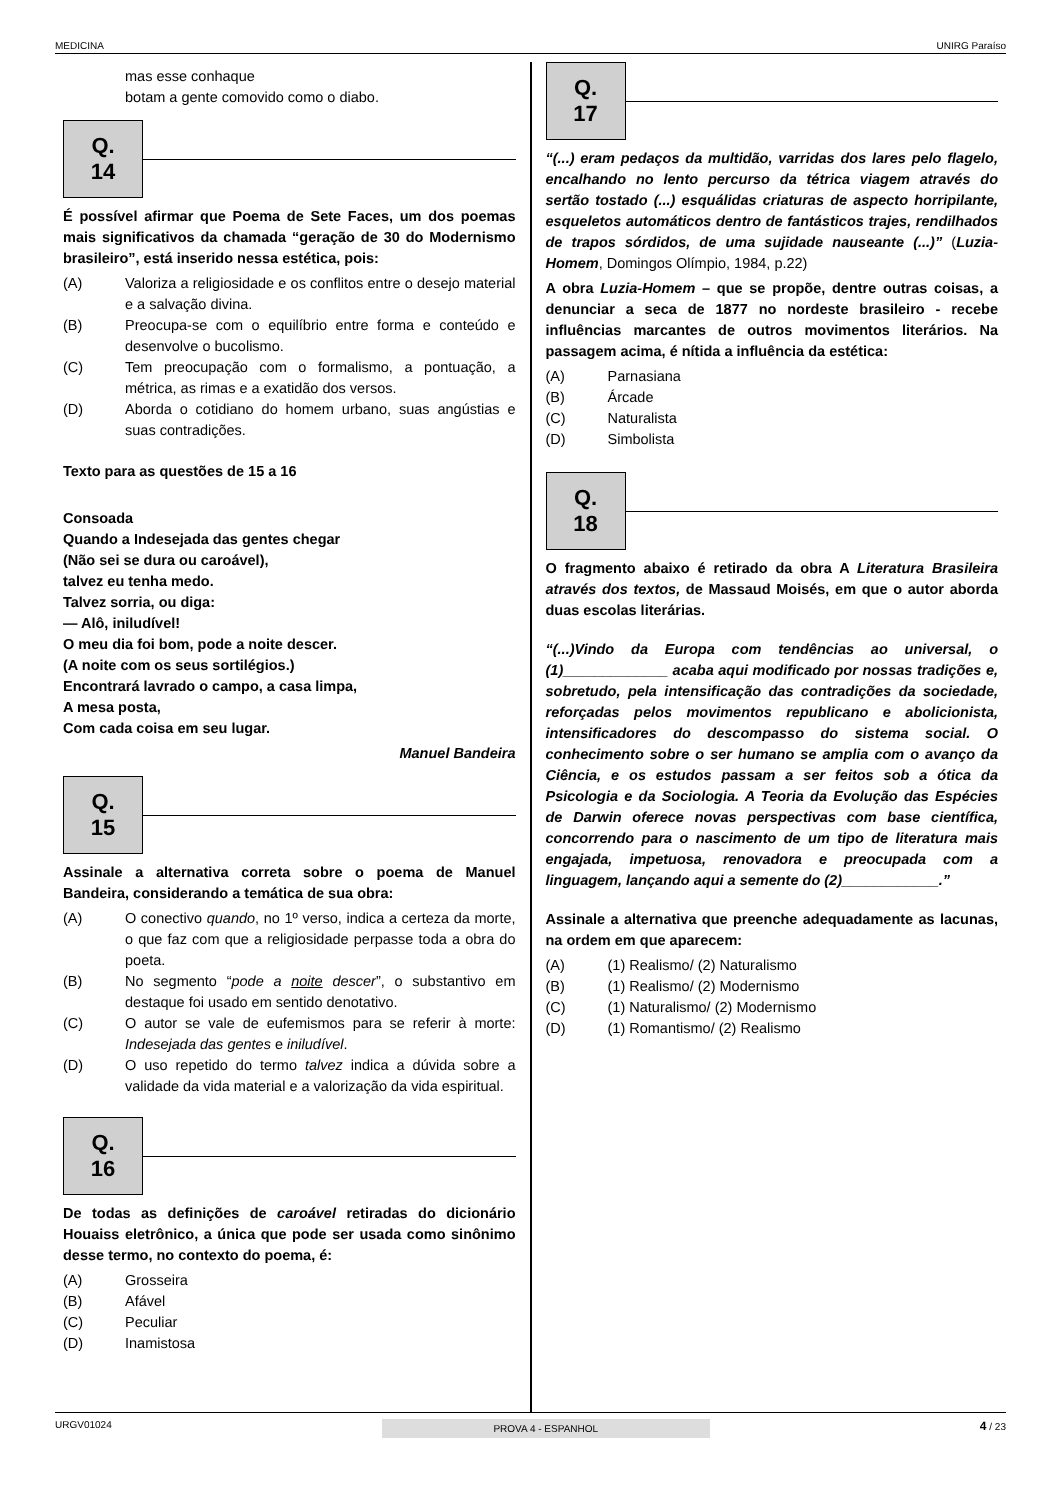MEDICINA UNIRG Paraíso
mas esse conhaque
botam a gente comovido como o diabo.
Q. 14
É possível afirmar que Poema de Sete Faces, um dos poemas mais significativos da chamada “geração de 30 do Modernismo brasileiro”, está inserido nessa estética, pois:
(A) Valoriza a religiosidade e os conflitos entre o desejo material e a salvação divina.
(B) Preocupa-se com o equilíbrio entre forma e conteúdo e desenvolve o bucolismo.
(C) Tem preocupação com o formalismo, a pontuação, a métrica, as rimas e a exatidão dos versos.
(D) Aborda o cotidiano do homem urbano, suas angústias e suas contradições.
Texto para as questões de 15 a 16
Consoada
Quando a Indesejada das gentes chegar
(Não sei se dura ou caroável),
talvez eu tenha medo.
Talvez sorria, ou diga:
— Alô, iniludível!
O meu dia foi bom, pode a noite descer.
(A noite com os seus sortilégios.)
Encontrará lavrado o campo, a casa limpa,
A mesa posta,
Com cada coisa em seu lugar.
Manuel Bandeira
Q. 15
Assinale a alternativa correta sobre o poema de Manuel Bandeira, considerando a temática de sua obra:
(A) O conectivo quando, no 1º verso, indica a certeza da morte, o que faz com que a religiosidade perpasse toda a obra do poeta.
(B) No segmento “pode a noite descer”, o substantivo em destaque foi usado em sentido denotativo.
(C) O autor se vale de eufemismos para se referir à morte: Indesejada das gentes e iniludível.
(D) O uso repetido do termo talvez indica a dúvida sobre a validade da vida material e a valorização da vida espiritual.
Q. 16
De todas as definições de caroável retiradas do dicionário Houaiss eletrônico, a única que pode ser usada como sinônimo desse termo, no contexto do poema, é:
(A) Grosseira
(B) Afável
(C) Peculiar
(D) Inamistosa
Q. 17
“(...) eram pedaços da multidão, varridas dos lares pelo flagelo, encalhando no lento percurso da tétrica viagem através do sertão tostado (...) esquálidas criaturas de aspecto horripilante, esqueletos automáticos dentro de fantásticos trajes, rendilhados de trapos sórdidos, de uma sujidade nauseante (...)” (Luzia-Homem, Domingos Olímpio, 1984, p.22)
A obra Luzia-Homem – que se propõe, dentre outras coisas, a denunciar a seca de 1877 no nordeste brasileiro - recebe influências marcantes de outros movimentos literários. Na passagem acima, é nítida a influência da estética:
(A) Parnasiana
(B) Árcade
(C) Naturalista
(D) Simbolista
Q. 18
O fragmento abaixo é retirado da obra A Literatura Brasileira através dos textos, de Massaud Moisés, em que o autor aborda duas escolas literárias.
“(...)Vindo da Europa com tendências ao universal, o (1)_____________ acaba aqui modificado por nossas tradições e, sobretudo, pela intensificação das contradições da sociedade, reforçadas pelos movimentos republicano e abolicionista, intensificadores do descompasso do sistema social. O conhecimento sobre o ser humano se amplia com o avanço da Ciência, e os estudos passam a ser feitos sob a ótica da Psicologia e da Sociologia. A Teoria da Evolução das Espécies de Darwin oferece novas perspectivas com base científica, concorrendo para o nascimento de um tipo de literatura mais engajada, impetuosa, renovadora e preocupada com a linguagem, lançando aqui a semente do (2)____________.”
Assinale a alternativa que preenche adequadamente as lacunas, na ordem em que aparecem:
(A) (1) Realismo/ (2) Naturalismo
(B) (1) Realismo/ (2) Modernismo
(C) (1) Naturalismo/ (2) Modernismo
(D) (1) Romantismo/ (2) Realismo
URGV01024 PROVA 4 - ESPANHOL 4 / 23